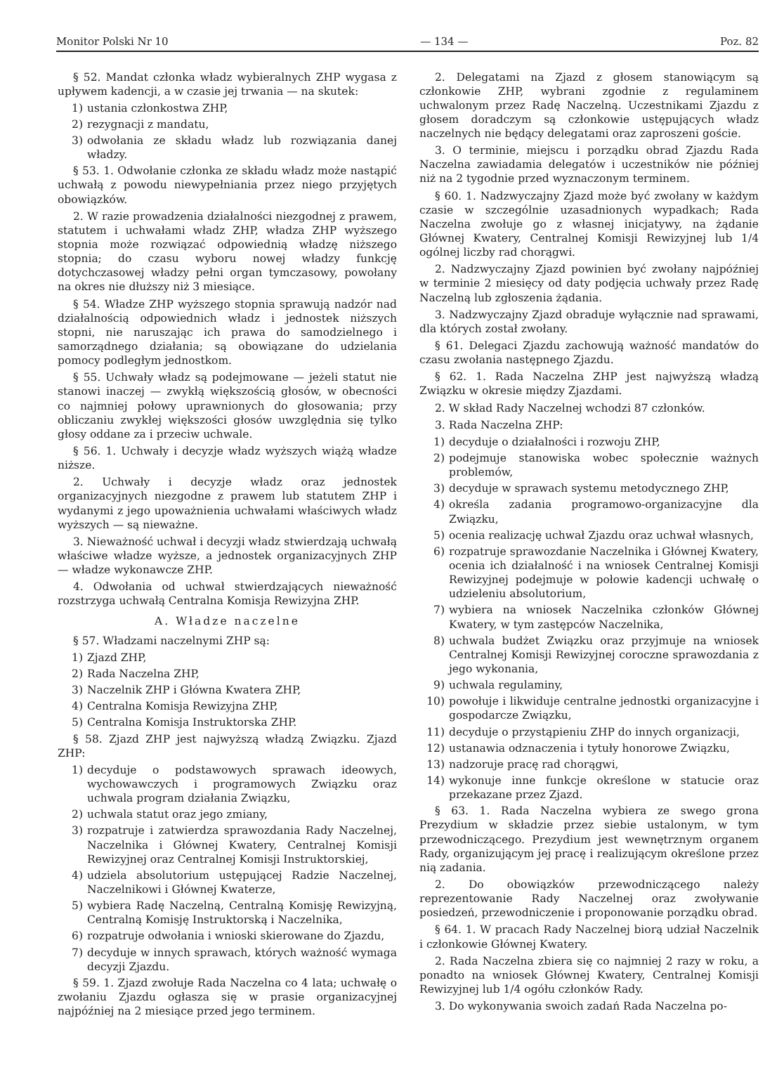Monitor Polski Nr 10 — 134 — Poz. 82
§ 52. Mandat członka władz wybieralnych ZHP wygasa z upływem kadencji, a w czasie jej trwania — na skutek:
1) ustania członkostwa ZHP,
2) rezygnacji z mandatu,
3) odwołania ze składu władz lub rozwiązania danej władzy.
§ 53. 1. Odwołanie członka ze składu władz może nastąpić uchwałą z powodu niewypełniania przez niego przyjętych obowiązków.
2. W razie prowadzenia działalności niezgodnej z prawem, statutem i uchwałami władz ZHP, władza ZHP wyższego stopnia może rozwiązać odpowiednią władzę niższego stopnia; do czasu wyboru nowej władzy funkcję dotychczasowej władzy pełni organ tymczasowy, powołany na okres nie dłuższy niż 3 miesiące.
§ 54. Władze ZHP wyższego stopnia sprawują nadzór nad działalnością odpowiednich władz i jednostek niższych stopni, nie naruszając ich prawa do samodzielnego i samorządnego działania; są obowiązane do udzielania pomocy podległym jednostkom.
§ 55. Uchwały władz są podejmowane — jeżeli statut nie stanowi inaczej — zwykłą większością głosów, w obecności co najmniej połowy uprawnionych do głosowania; przy obliczaniu zwykłej większości głosów uwzględnia się tylko głosy oddane za i przeciw uchwale.
§ 56. 1. Uchwały i decyzje władz wyższych wiążą władze niższe.
2. Uchwały i decyzje władz oraz jednostek organizacyjnych niezgodne z prawem lub statutem ZHP i wydanymi z jego upoważnienia uchwałami właściwych władz wyższych — są nieważne.
3. Nieważność uchwał i decyzji władz stwierdzają uchwałą właściwe władze wyższe, a jednostek organizacyjnych ZHP — władze wykonawcze ZHP.
4. Odwołania od uchwał stwierdzających nieważność rozstrzyga uchwałą Centralna Komisja Rewizyjna ZHP.
A. Władze naczelne
§ 57. Władzami naczelnymi ZHP są:
1) Zjazd ZHP,
2) Rada Naczelna ZHP,
3) Naczelnik ZHP i Główna Kwatera ZHP,
4) Centralna Komisja Rewizyjna ZHP,
5) Centralna Komisja Instruktorska ZHP.
§ 58. Zjazd ZHP jest najwyższą władzą Związku. Zjazd ZHP:
1) decyduje o podstawowych sprawach ideowych, wychowawczych i programowych Związku oraz uchwala program działania Związku,
2) uchwala statut oraz jego zmiany,
3) rozpatruje i zatwierdza sprawozdania Rady Naczelnej, Naczelnika i Głównej Kwatery, Centralnej Komisji Rewizyjnej oraz Centralnej Komisji Instruktorskiej,
4) udziela absolutorium ustępującej Radzie Naczelnej, Naczelnikowi i Głównej Kwaterze,
5) wybiera Radę Naczelną, Centralną Komisję Rewizyjną, Centralną Komisję Instruktorską i Naczelnika,
6) rozpatruje odwołania i wnioski skierowane do Zjazdu,
7) decyduje w innych sprawach, których ważność wymaga decyzji Zjazdu.
§ 59. 1. Zjazd zwołuje Rada Naczelna co 4 lata; uchwałę o zwołaniu Zjazdu ogłasza się w prasie organizacyjnej najpóźniej na 2 miesiące przed jego terminem.
2. Delegatami na Zjazd z głosem stanowiącym są członkowie ZHP, wybrani zgodnie z regulaminem uchwalonym przez Radę Naczelną. Uczestnikami Zjazdu z głosem doradczym są członkowie ustępujących władz naczelnych nie będący delegatami oraz zaproszeni goście.
3. O terminie, miejscu i porządku obrad Zjazdu Rada Naczelna zawiadamia delegatów i uczestników nie później niż na 2 tygodnie przed wyznaczonym terminem.
§ 60. 1. Nadzwyczajny Zjazd może być zwołany w każdym czasie w szczególnie uzasadnionych wypadkach; Rada Naczelna zwołuje go z własnej inicjatywy, na żądanie Głównej Kwatery, Centralnej Komisji Rewizyjnej lub 1/4 ogólnej liczby rad chorągwi.
2. Nadzwyczajny Zjazd powinien być zwołany najpóźniej w terminie 2 miesięcy od daty podjęcia uchwały przez Radę Naczelną lub zgłoszenia żądania.
3. Nadzwyczajny Zjazd obraduje wyłącznie nad sprawami, dla których został zwołany.
§ 61. Delegaci Zjazdu zachowują ważność mandatów do czasu zwołania następnego Zjazdu.
§ 62. 1. Rada Naczelna ZHP jest najwyższą władzą Związku w okresie między Zjazdami.
2. W skład Rady Naczelnej wchodzi 87 członków.
3. Rada Naczelna ZHP:
1) decyduje o działalności i rozwoju ZHP,
2) podejmuje stanowiska wobec społecznie ważnych problemów,
3) decyduje w sprawach systemu metodycznego ZHP,
4) określa zadania programowo-organizacyjne dla Związku,
5) ocenia realizację uchwał Zjazdu oraz uchwał własnych,
6) rozpatruje sprawozdanie Naczelnika i Głównej Kwatery, ocenia ich działalność i na wniosek Centralnej Komisji Rewizyjnej podejmuje w połowie kadencji uchwałę o udzieleniu absolutorium,
7) wybiera na wniosek Naczelnika członków Głównej Kwatery, w tym zastępców Naczelnika,
8) uchwala budżet Związku oraz przyjmuje na wniosek Centralnej Komisji Rewizyjnej coroczne sprawozdania z jego wykonania,
9) uchwala regulaminy,
10) powołuje i likwiduje centralne jednostki organizacyjne i gospodarcze Związku,
11) decyduje o przystąpieniu ZHP do innych organizacji,
12) ustanawia odznaczenia i tytuły honorowe Związku,
13) nadzoruje pracę rad chorągwi,
14) wykonuje inne funkcje określone w statucie oraz przekazane przez Zjazd.
§ 63. 1. Rada Naczelna wybiera ze swego grona Prezydium w składzie przez siebie ustalonym, w tym przewodniczącego. Prezydium jest wewnętrznym organem Rady, organizującym jej pracę i realizującym określone przez nią zadania.
2. Do obowiązków przewodniczącego należy reprezentowanie Rady Naczelnej oraz zwoływanie posiedzeń, przewodniczenie i proponowanie porządku obrad.
§ 64. 1. W pracach Rady Naczelnej biorą udział Naczelnik i członkowie Głównej Kwatery.
2. Rada Naczelna zbiera się co najmniej 2 razy w roku, a ponadto na wniosek Głównej Kwatery, Centralnej Komisji Rewizyjnej lub 1/4 ogółu członków Rady.
3. Do wykonywania swoich zadań Rada Naczelna po-